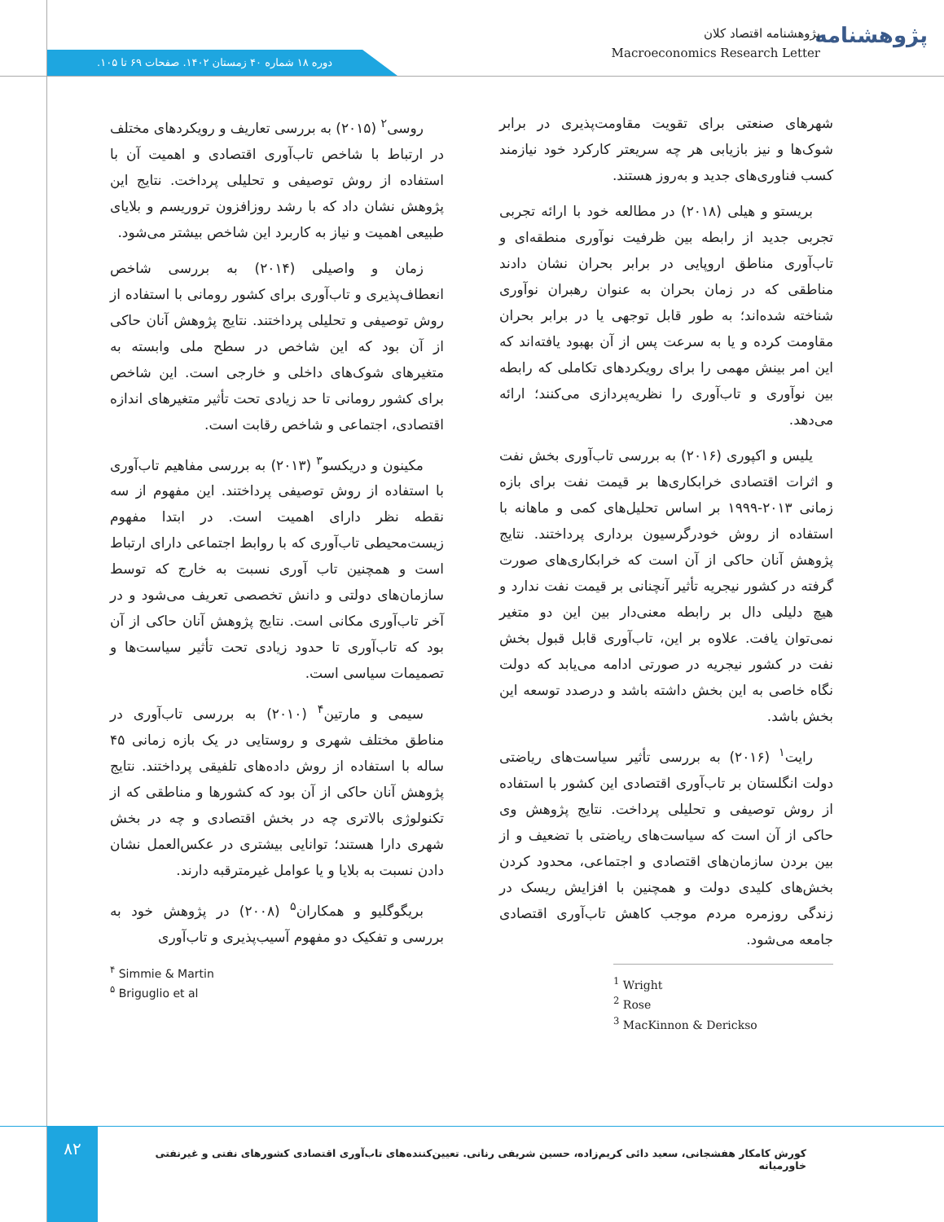پژوهشنامه
پژوهشنامه اقتصاد کلان
Macroeconomics Research Letter
دوره ۱۸ شماره ۴۰ زمستان ۱۴۰۲. صفحات ۶۹ تا ۱۰۵.
شهرهای صنعتی برای تقویت مقاومت‌پذیری در برابر شوک‌ها و نیز بازیابی هر چه سریعتر کارکرد خود نیازمند کسب فناوری‌های جدید و به‌روز هستند.
بریستو و هیلی (۲۰۱۸) در مطالعه خود با ارائه تجربی تجربی جدید از رابطه بین ظرفیت نوآوری منطقه‌ای و تاب‌آوری مناطق اروپایی در برابر بحران نشان دادند مناطقی که در زمان بحران به عنوان رهبران نوآوری شناخته شده‌اند؛ به طور قابل توجهی یا در برابر بحران مقاومت کرده و یا به سرعت پس از آن بهبود یافته‌اند که این امر بینش مهمی را برای رویکردهای تکاملی که رابطه بین نوآوری و تاب‌آوری را نظریه‌پردازی می‌کنند؛ ارائه می‌دهد.
یلیس و اکپوری (۲۰۱۶) به بررسی تاب‌آوری بخش نفت و اثرات اقتصادی خرابکاری‌ها بر قیمت نفت برای بازه زمانی ۲۰۱۳-۱۹۹۹ بر اساس تحلیل‌های کمی و ماهانه با استفاده از روش خودرگرسیون برداری پرداختند. نتایج پژوهش آنان حاکی از آن است که خرابکاری‌های صورت گرفته در کشور نیجریه تأثیر آنچنانی بر قیمت نفت ندارد و هیچ دلیلی دال بر رابطه معنی‌دار بین این دو متغیر نمی‌توان یافت. علاوه بر این، تاب‌آوری قابل قبول بخش نفت در کشور نیجریه در صورتی ادامه می‌یابد که دولت نگاه خاصی به این بخش داشته باشد و درصدد توسعه این بخش باشد.
رایت<sup>۱</sup> (۲۰۱۶) به بررسی تأثیر سیاست‌های ریاضتی دولت انگلستان بر تاب‌آوری اقتصادی این کشور با استفاده از روش توصیفی و تحلیلی پرداخت. نتایج پژوهش وی حاکی از آن است که سیاست‌های ریاضتی با تضعیف و از بین بردن سازمان‌های اقتصادی و اجتماعی، محدود کردن بخش‌های کلیدی دولت و همچنین با افزایش ریسک در زندگی روزمره مردم موجب کاهش تاب‌آوری اقتصادی جامعه می‌شود.
<sup>1</sup> Wright
<sup>2</sup> Rose
<sup>3</sup> MacKinnon & Derickso
روسی<sup>۲</sup> (۲۰۱۵) به بررسی تعاریف و رویکردهای مختلف در ارتباط با شاخص تاب‌آوری اقتصادی و اهمیت آن با استفاده از روش توصیفی و تحلیلی پرداخت. نتایج این پژوهش نشان داد که با رشد روزافزون تروریسم و بلایای طبیعی اهمیت و نیاز به کاربرد این شاخص بیشتر می‌شود.
زمان و واصیلی (۲۰۱۴) به بررسی شاخص انعطاف‌پذیری و تاب‌آوری برای کشور رومانی با استفاده از روش توصیفی و تحلیلی پرداختند. نتایج پژوهش آنان حاکی از آن بود که این شاخص در سطح ملی وابسته به متغیرهای شوک‌های داخلی و خارجی است. این شاخص برای کشور رومانی تا حد زیادی تحت تأثیر متغیرهای اندازه اقتصادی، اجتماعی و شاخص رقابت است.
مکینون و دریکسو<sup>۳</sup> (۲۰۱۳) به بررسی مفاهیم تاب‌آوری با استفاده از روش توصیفی پرداختند. این مفهوم از سه نقطه نظر دارای اهمیت است. در ابتدا مفهوم زیست‌محیطی تاب‌آوری که با روابط اجتماعی دارای ارتباط است و همچنین تاب آوری نسبت به خارج که توسط سازمان‌های دولتی و دانش تخصصی تعریف می‌شود و در آخر تاب‌آوری مکانی است. نتایج پژوهش آنان حاکی از آن بود که تاب‌آوری تا حدود زیادی تحت تأثیر سیاست‌ها و تصمیمات سیاسی است.
سیمی و مارتین<sup>۴</sup> (۲۰۱۰) به بررسی تاب‌آوری در مناطق مختلف شهری و روستایی در یک بازه زمانی ۴۵ ساله با استفاده از روش داده‌های تلفیقی پرداختند. نتایج پژوهش آنان حاکی از آن بود که کشورها و مناطقی که از تکنولوژی بالاتری چه در بخش اقتصادی و چه در بخش شهری دارا هستند؛ توانایی بیشتری در عکس‌العمل نشان دادن نسبت به بلایا و یا عوامل غیرمترقبه دارند.
بریگوگلیو و همکاران<sup>۵</sup> (۲۰۰۸) در پژوهش خود به بررسی و تفکیک دو مفهوم آسیب‌پذیری و تاب‌آوری
<sup>۴</sup> Simmie & Martin
<sup>۵</sup> Briguglio et al
۸۲
کورش کامکار هفشجانی، سعید دائی کریم‌زاده، حسین شریفی رنانی. تعیین‌کننده‌های تاب‌آوری اقتصادی کشورهای نفتی و غیرنفتی خاورمیانه